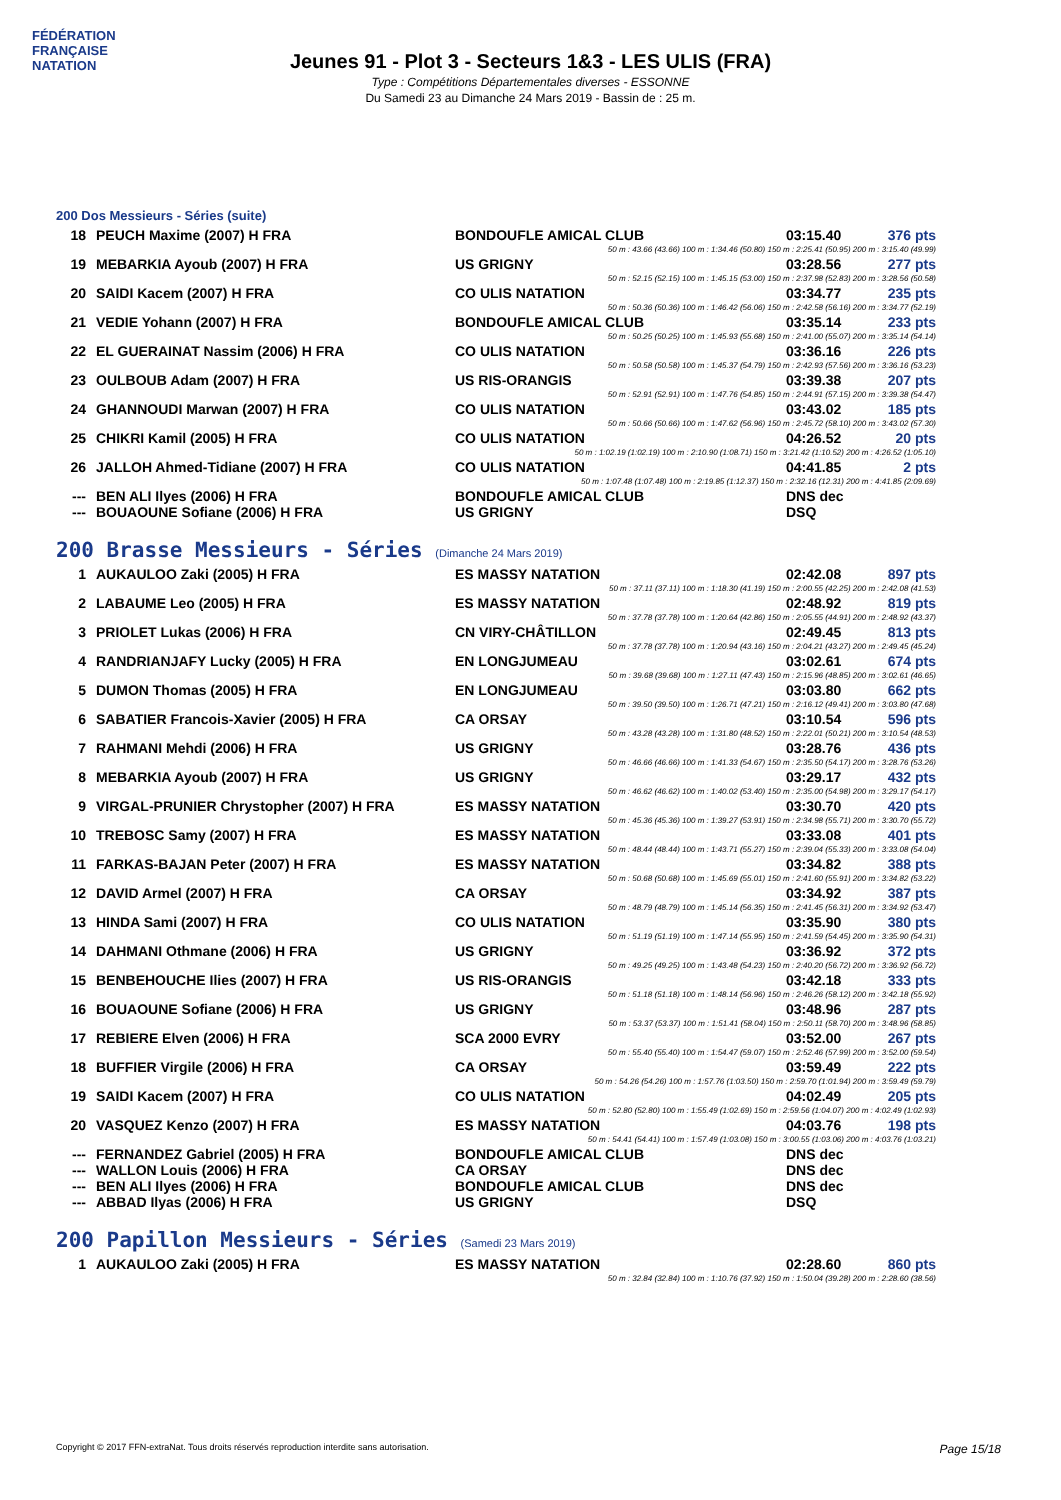FÉDÉRATION FRANÇAISE
NATATION
Jeunes 91 - Plot 3 - Secteurs 1&3 - LES ULIS (FRA)
Type : Compétitions Départementales diverses - ESSONNE
Du Samedi 23 au Dimanche 24 Mars 2019 - Bassin de : 25 m.
200 Dos Messieurs - Séries (suite)
| 18 | PEUCH Maxime (2007) H FRA | BONDOUFLE AMICAL CLUB | 03:15.40 | 376 pts |
| 50 m : 43.66 (43.66) 100 m : 1:34.46 (50.80) 150 m : 2:25.41 (50.95) 200 m : 3:15.40 (49.99) | | | | |
| 19 | MEBARKIA Ayoub (2007) H FRA | US GRIGNY | 03:28.56 | 277 pts |
| 50 m : 52.15 (52.15) 100 m : 1:45.15 (53.00) 150 m : 2:37.98 (52.83) 200 m : 3:28.56 (50.58) | | | | |
| 20 | SAIDI Kacem (2007) H FRA | CO ULIS NATATION | 03:34.77 | 235 pts |
| 50 m : 50.36 (50.36) 100 m : 1:46.42 (56.06) 150 m : 2:42.58 (56.16) 200 m : 3:34.77 (52.19) | | | | |
| 21 | VEDIE Yohann (2007) H FRA | BONDOUFLE AMICAL CLUB | 03:35.14 | 233 pts |
| 50 m : 50.25 (50.25) 100 m : 1:45.93 (55.68) 150 m : 2:41.00 (55.07) 200 m : 3:35.14 (54.14) | | | | |
| 22 | EL GUERAINAT Nassim (2006) H FRA | CO ULIS NATATION | 03:36.16 | 226 pts |
| 50 m : 50.58 (50.58) 100 m : 1:45.37 (54.79) 150 m : 2:42.93 (57.56) 200 m : 3:36.16 (53.23) | | | | |
| 23 | OULBOUB Adam (2007) H FRA | US RIS-ORANGIS | 03:39.38 | 207 pts |
| 50 m : 52.91 (52.91) 100 m : 1:47.76 (54.85) 150 m : 2:44.91 (57.15) 200 m : 3:39.38 (54.47) | | | | |
| 24 | GHANNOUDI Marwan (2007) H FRA | CO ULIS NATATION | 03:43.02 | 185 pts |
| 50 m : 50.66 (50.66) 100 m : 1:47.62 (56.96) 150 m : 2:45.72 (58.10) 200 m : 3:43.02 (57.30) | | | | |
| 25 | CHIKRI Kamil (2005) H FRA | CO ULIS NATATION | 04:26.52 | 20 pts |
| 50 m : 1:02.19 (1:02.19) 100 m : 2:10.90 (1:08.71) 150 m : 3:21.42 (1:10.52) 200 m : 4:26.52 (1:05.10) | | | | |
| 26 | JALLOH Ahmed-Tidiane (2007) H FRA | CO ULIS NATATION | 04:41.85 | 2 pts |
| 50 m : 1:07.48 (1:07.48) 100 m : 2:19.85 (1:12.37) 150 m : 2:32.16 (12.31) 200 m : 4:41.85 (2:09.69) | | | | |
| --- | BEN ALI Ilyes (2006) H FRA | BONDOUFLE AMICAL CLUB | DNS dec | |
| --- | BOUAOUNE Sofiane (2006) H FRA | US GRIGNY | DSQ | |
200 Brasse Messieurs - Séries (Dimanche 24 Mars 2019)
| 1 | AUKAULOO Zaki (2005) H FRA | ES MASSY NATATION | 02:42.08 | 897 pts |
| 50 m : 37.11 (37.11) 100 m : 1:18.30 (41.19) 150 m : 2:00.55 (42.25) 200 m : 2:42.08 (41.53) | | | | |
| 2 | LABAUME Leo (2005) H FRA | ES MASSY NATATION | 02:48.92 | 819 pts |
| 50 m : 37.78 (37.78) 100 m : 1:20.64 (42.86) 150 m : 2:05.55 (44.91) 200 m : 2:48.92 (43.37) | | | | |
| 3 | PRIOLET Lukas (2006) H FRA | CN VIRY-CHÂTILLON | 02:49.45 | 813 pts |
| 50 m : 37.78 (37.78) 100 m : 1:20.94 (43.16) 150 m : 2:04.21 (43.27) 200 m : 2:49.45 (45.24) | | | | |
| 4 | RANDRIANJAFY Lucky (2005) H FRA | EN LONGJUMEAU | 03:02.61 | 674 pts |
| 50 m : 39.68 (39.68) 100 m : 1:27.11 (47.43) 150 m : 2:15.96 (48.85) 200 m : 3:02.61 (46.65) | | | | |
| 5 | DUMON Thomas (2005) H FRA | EN LONGJUMEAU | 03:03.80 | 662 pts |
| 50 m : 39.50 (39.50) 100 m : 1:26.71 (47.21) 150 m : 2:16.12 (49.41) 200 m : 3:03.80 (47.68) | | | | |
| 6 | SABATIER Francois-Xavier (2005) H FRA | CA ORSAY | 03:10.54 | 596 pts |
| 50 m : 43.28 (43.28) 100 m : 1:31.80 (48.52) 150 m : 2:22.01 (50.21) 200 m : 3:10.54 (48.53) | | | | |
| 7 | RAHMANI Mehdi (2006) H FRA | US GRIGNY | 03:28.76 | 436 pts |
| 50 m : 46.66 (46.66) 100 m : 1:41.33 (54.67) 150 m : 2:35.50 (54.17) 200 m : 3:28.76 (53.26) | | | | |
| 8 | MEBARKIA Ayoub (2007) H FRA | US GRIGNY | 03:29.17 | 432 pts |
| 50 m : 46.62 (46.62) 100 m : 1:40.02 (53.40) 150 m : 2:35.00 (54.98) 200 m : 3:29.17 (54.17) | | | | |
| 9 | VIRGAL-PRUNIER Chrystopher (2007) H FRA | ES MASSY NATATION | 03:30.70 | 420 pts |
| 50 m : 45.36 (45.36) 100 m : 1:39.27 (53.91) 150 m : 2:34.98 (55.71) 200 m : 3:30.70 (55.72) | | | | |
| 10 | TREBOSC Samy (2007) H FRA | ES MASSY NATATION | 03:33.08 | 401 pts |
| 50 m : 48.44 (48.44) 100 m : 1:43.71 (55.27) 150 m : 2:39.04 (55.33) 200 m : 3:33.08 (54.04) | | | | |
| 11 | FARKAS-BAJAN Peter (2007) H FRA | ES MASSY NATATION | 03:34.82 | 388 pts |
| 50 m : 50.68 (50.68) 100 m : 1:45.69 (55.01) 150 m : 2:41.60 (55.91) 200 m : 3:34.82 (53.22) | | | | |
| 12 | DAVID Armel (2007) H FRA | CA ORSAY | 03:34.92 | 387 pts |
| 50 m : 48.79 (48.79) 100 m : 1:45.14 (56.35) 150 m : 2:41.45 (56.31) 200 m : 3:34.92 (53.47) | | | | |
| 13 | HINDA Sami (2007) H FRA | CO ULIS NATATION | 03:35.90 | 380 pts |
| 50 m : 51.19 (51.19) 100 m : 1:47.14 (55.95) 150 m : 2:41.59 (54.45) 200 m : 3:35.90 (54.31) | | | | |
| 14 | DAHMANI Othmane (2006) H FRA | US GRIGNY | 03:36.92 | 372 pts |
| 50 m : 49.25 (49.25) 100 m : 1:43.48 (54.23) 150 m : 2:40.20 (56.72) 200 m : 3:36.92 (56.72) | | | | |
| 15 | BENBEHOUCHE Ilies (2007) H FRA | US RIS-ORANGIS | 03:42.18 | 333 pts |
| 50 m : 51.18 (51.18) 100 m : 1:48.14 (56.96) 150 m : 2:46.26 (58.12) 200 m : 3:42.18 (55.92) | | | | |
| 16 | BOUAOUNE Sofiane (2006) H FRA | US GRIGNY | 03:48.96 | 287 pts |
| 50 m : 53.37 (53.37) 100 m : 1:51.41 (58.04) 150 m : 2:50.11 (58.70) 200 m : 3:48.96 (58.85) | | | | |
| 17 | REBIERE Elven (2006) H FRA | SCA 2000 EVRY | 03:52.00 | 267 pts |
| 50 m : 55.40 (55.40) 100 m : 1:54.47 (59.07) 150 m : 2:52.46 (57.99) 200 m : 3:52.00 (59.54) | | | | |
| 18 | BUFFIER Virgile (2006) H FRA | CA ORSAY | 03:59.49 | 222 pts |
| 50 m : 54.26 (54.26) 100 m : 1:57.76 (1:03.50) 150 m : 2:59.70 (1:01.94) 200 m : 3:59.49 (59.79) | | | | |
| 19 | SAIDI Kacem (2007) H FRA | CO ULIS NATATION | 04:02.49 | 205 pts |
| 50 m : 52.80 (52.80) 100 m : 1:55.49 (1:02.69) 150 m : 2:59.56 (1:04.07) 200 m : 4:02.49 (1:02.93) | | | | |
| 20 | VASQUEZ Kenzo (2007) H FRA | ES MASSY NATATION | 04:03.76 | 198 pts |
| 50 m : 54.41 (54.41) 100 m : 1:57.49 (1:03.08) 150 m : 3:00.55 (1:03.06) 200 m : 4:03.76 (1:03.21) | | | | |
| --- | FERNANDEZ Gabriel (2005) H FRA | BONDOUFLE AMICAL CLUB | DNS dec | |
| --- | WALLON Louis (2006) H FRA | CA ORSAY | DNS dec | |
| --- | BEN ALI Ilyes (2006) H FRA | BONDOUFLE AMICAL CLUB | DNS dec | |
| --- | ABBAD Ilyas (2006) H FRA | US GRIGNY | DSQ | |
200 Papillon Messieurs - Séries (Samedi 23 Mars 2019)
| 1 | AUKAULOO Zaki (2005) H FRA | ES MASSY NATATION | 02:28.60 | 860 pts |
| 50 m : 32.84 (32.84) 100 m : 1:10.76 (37.92) 150 m : 1:50.04 (39.28) 200 m : 2:28.60 (38.56) | | | | |
Copyright © 2017 FFN-extraNat. Tous droits réservés reproduction interdite sans autorisation. Page 15/18